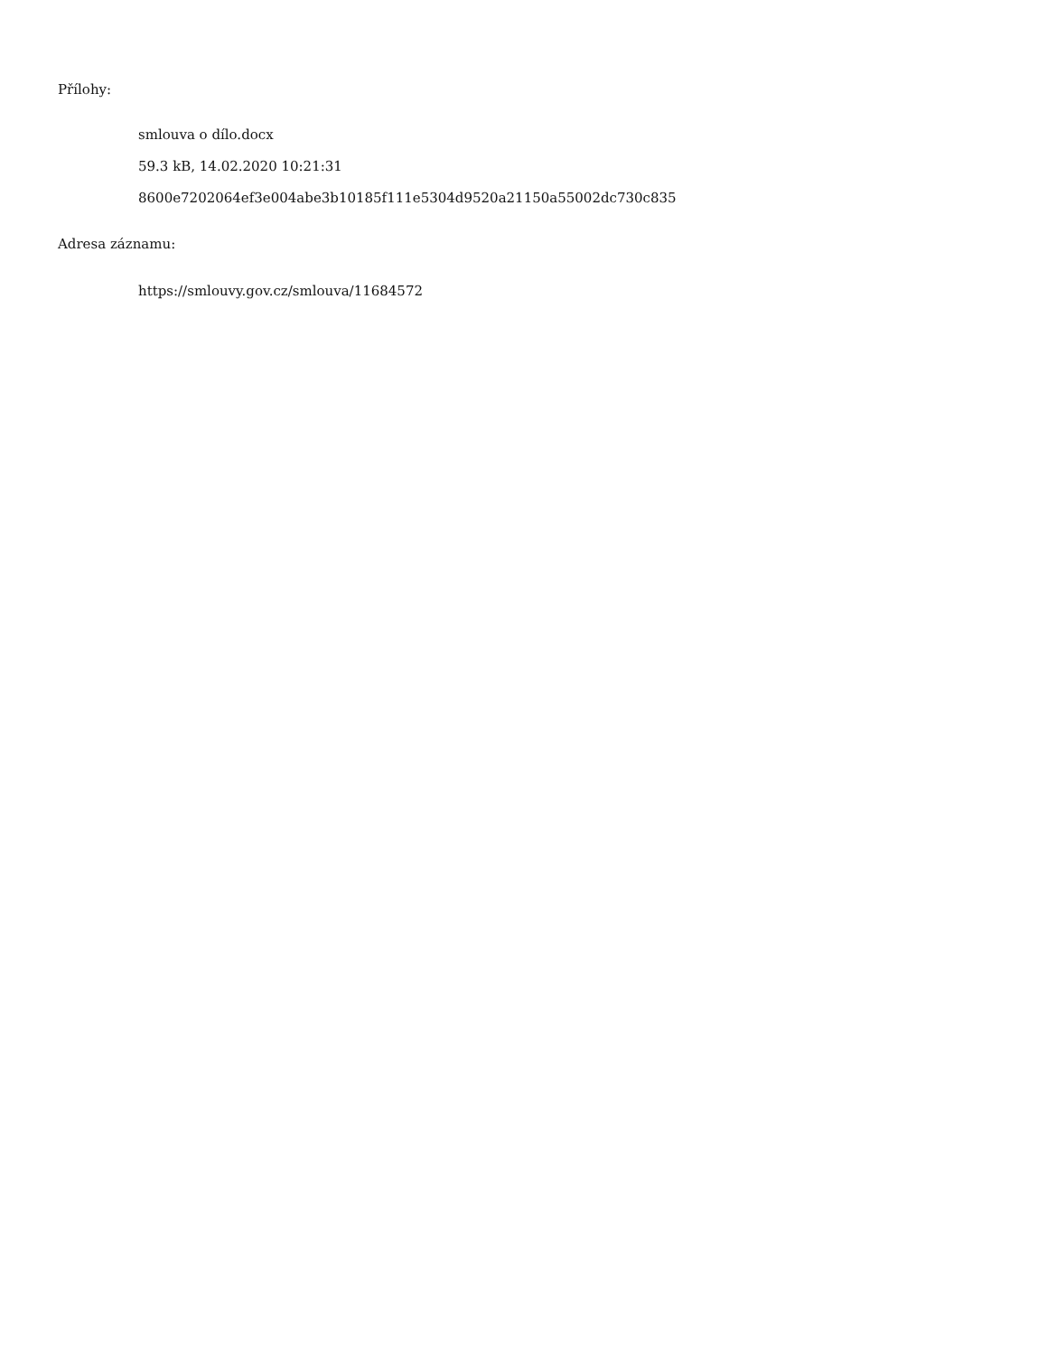Přílohy:
smlouva o dílo.docx
59.3 kB, 14.02.2020 10:21:31
8600e7202064ef3e004abe3b10185f111e5304d9520a21150a55002dc730c835
Adresa záznamu:
https://smlouvy.gov.cz/smlouva/11684572